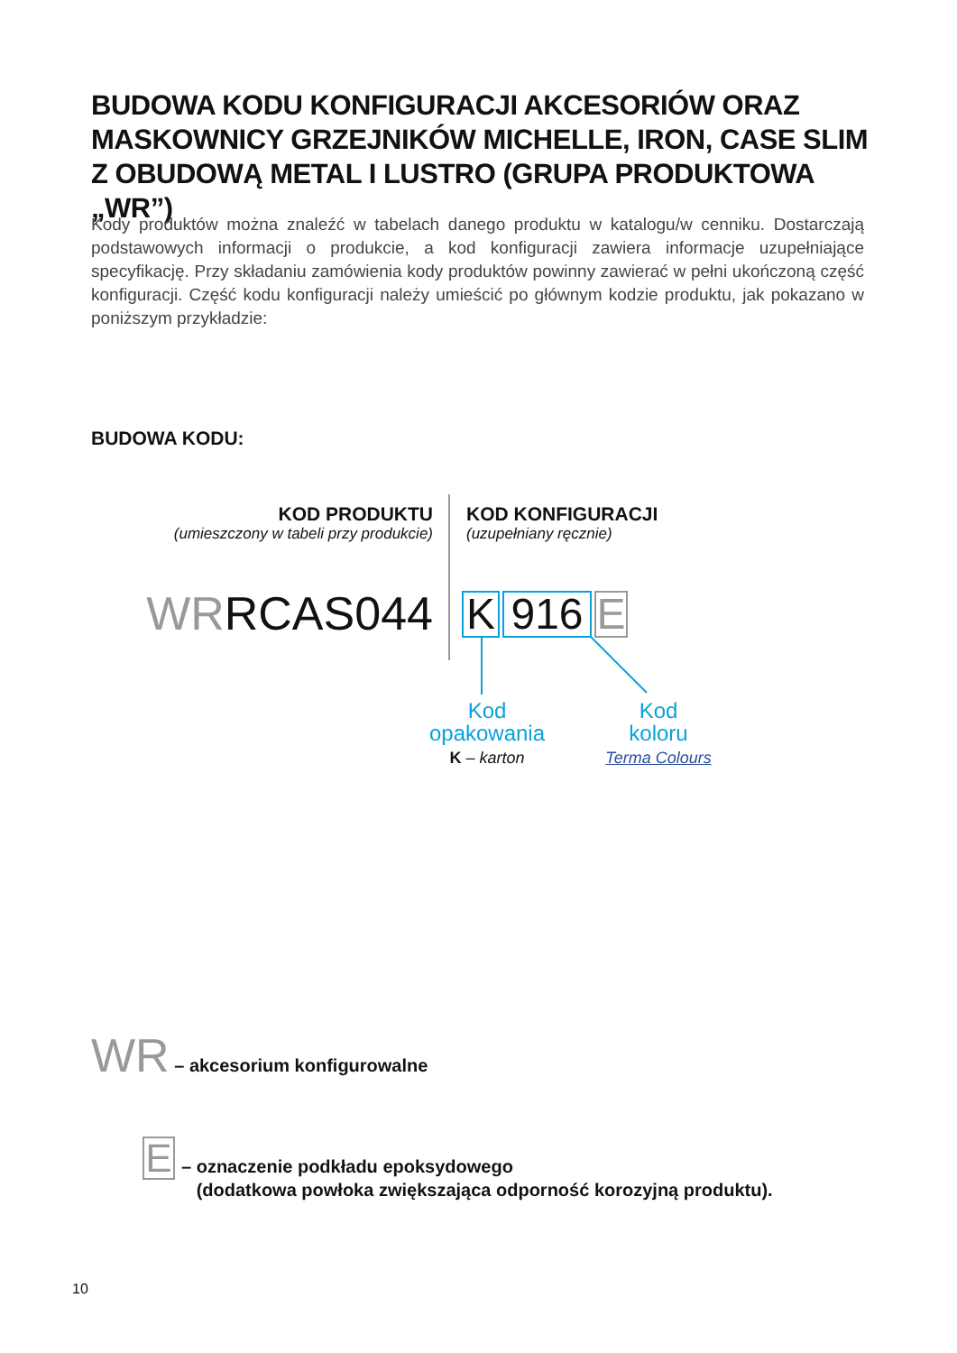BUDOWA KODU KONFIGURACJI AKCESORIÓW ORAZ MASKOWNICY GRZEJNIKÓW MICHELLE, IRON, CASE SLIM Z OBUDOWĄ METAL I LUSTRO (GRUPA PRODUKTOWA „WR”)
Kody produktów można znaleźć w tabelach danego produktu w katalogu/w cenniku. Dostarczają podstawowych informacji o produkcie, a kod konfiguracji zawiera informacje uzupełniające specyfikację. Przy składaniu zamówienia kody produktów powinny zawierać w pełni ukończoną część konfiguracji. Część kodu konfiguracji należy umieścić po głównym kodzie produktu, jak pokazano w poniższym przykładzie:
BUDOWA KODU:
KOD PRODUKTU
(umieszczony w tabeli przy produkcie)
KOD KONFIGURACJI
(uzupełniany ręcznie)
WRRCAS044 K 916 E
Kod
opakowania
K – karton
Kod
koloru
Terma Colours
WR – akcesorium konfigurowalne
E
– oznaczenie podkładu epoksydowego
(dodatkowa powłoka zwiększająca odporność korozyjną produktu).
10